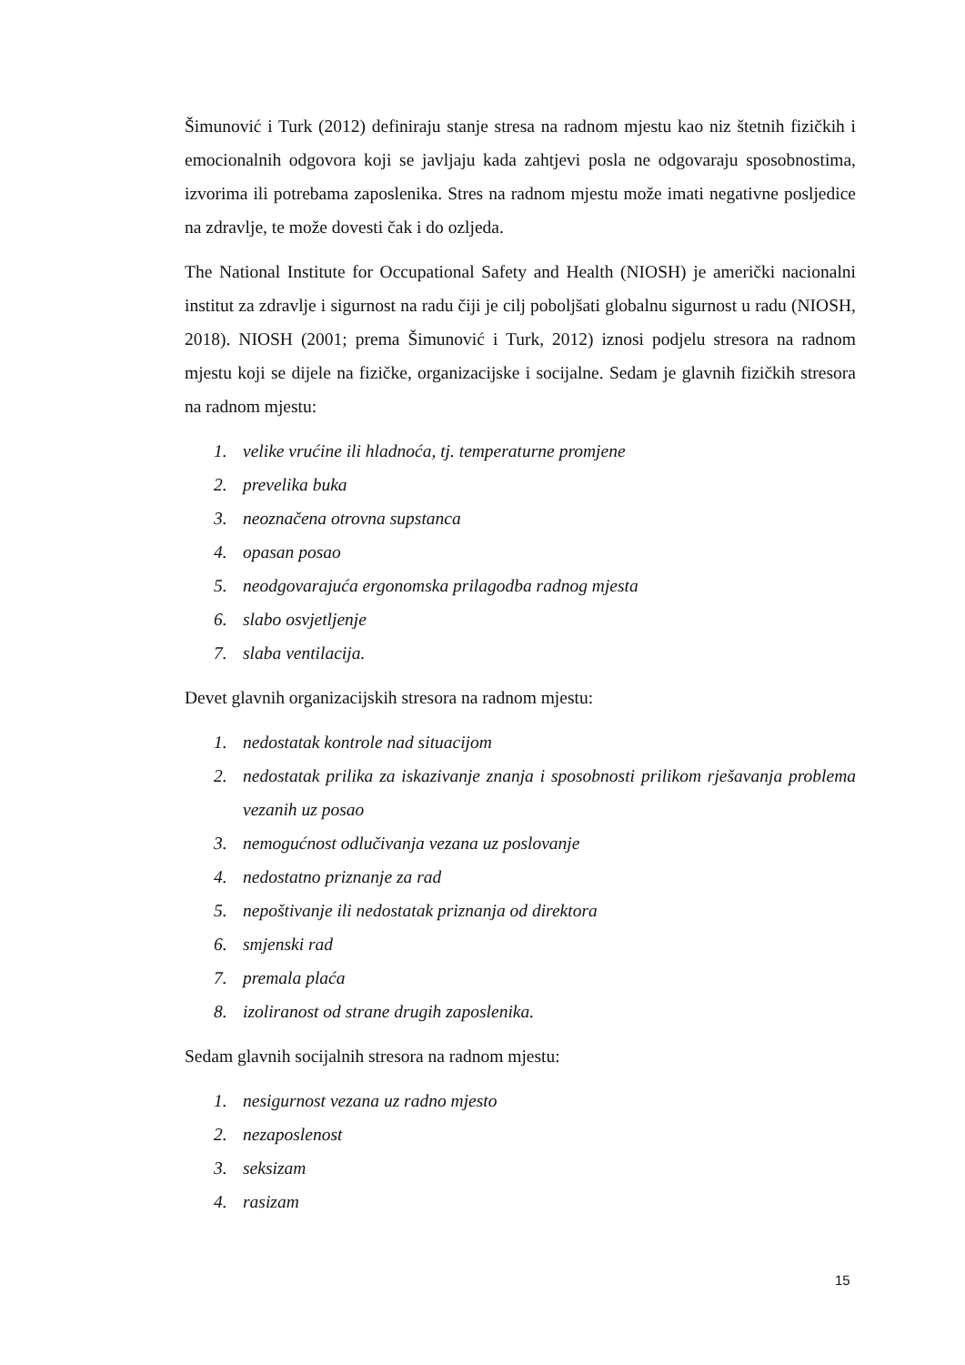Šimunović i Turk (2012) definiraju stanje stresa na radnom mjestu kao niz štetnih fizičkih i emocionalnih odgovora koji se javljaju kada zahtjevi posla ne odgovaraju sposobnostima, izvorima ili potrebama zaposlenika. Stres na radnom mjestu može imati negativne posljedice na zdravlje, te može dovesti čak i do ozljeda.
The National Institute for Occupational Safety and Health (NIOSH) je američki nacionalni institut za zdravlje i sigurnost na radu čiji je cilj poboljšati globalnu sigurnost u radu (NIOSH, 2018). NIOSH (2001; prema Šimunović i Turk, 2012) iznosi podjelu stresora na radnom mjestu koji se dijele na fizičke, organizacijske i socijalne. Sedam je glavnih fizičkih stresora na radnom mjestu:
1. velike vrućine ili hladnoća, tj. temperaturne promjene
2. prevelika buka
3. neoznačena otrovna supstanca
4. opasan posao
5. neodgovarajuća ergonomska prilagodba radnog mjesta
6. slabo osvjetljenje
7. slaba ventilacija.
Devet glavnih organizacijskih stresora na radnom mjestu:
1. nedostatak kontrole nad situacijom
2. nedostatak prilika za iskazivanje znanja i sposobnosti prilikom rješavanja problema vezanih uz posao
3. nemogućnost odlučivanja vezana uz poslovanje
4. nedostatno priznanje za rad
5. nepoštivanje ili nedostatak priznanja od direktora
6. smjenski rad
7. premala plaća
8. izoliranost od strane drugih zaposlenika.
Sedam glavnih socijalnih stresora na radnom mjestu:
1. nesigurnost vezana uz radno mjesto
2. nezaposlenost
3. seksizam
4. rasizam
15